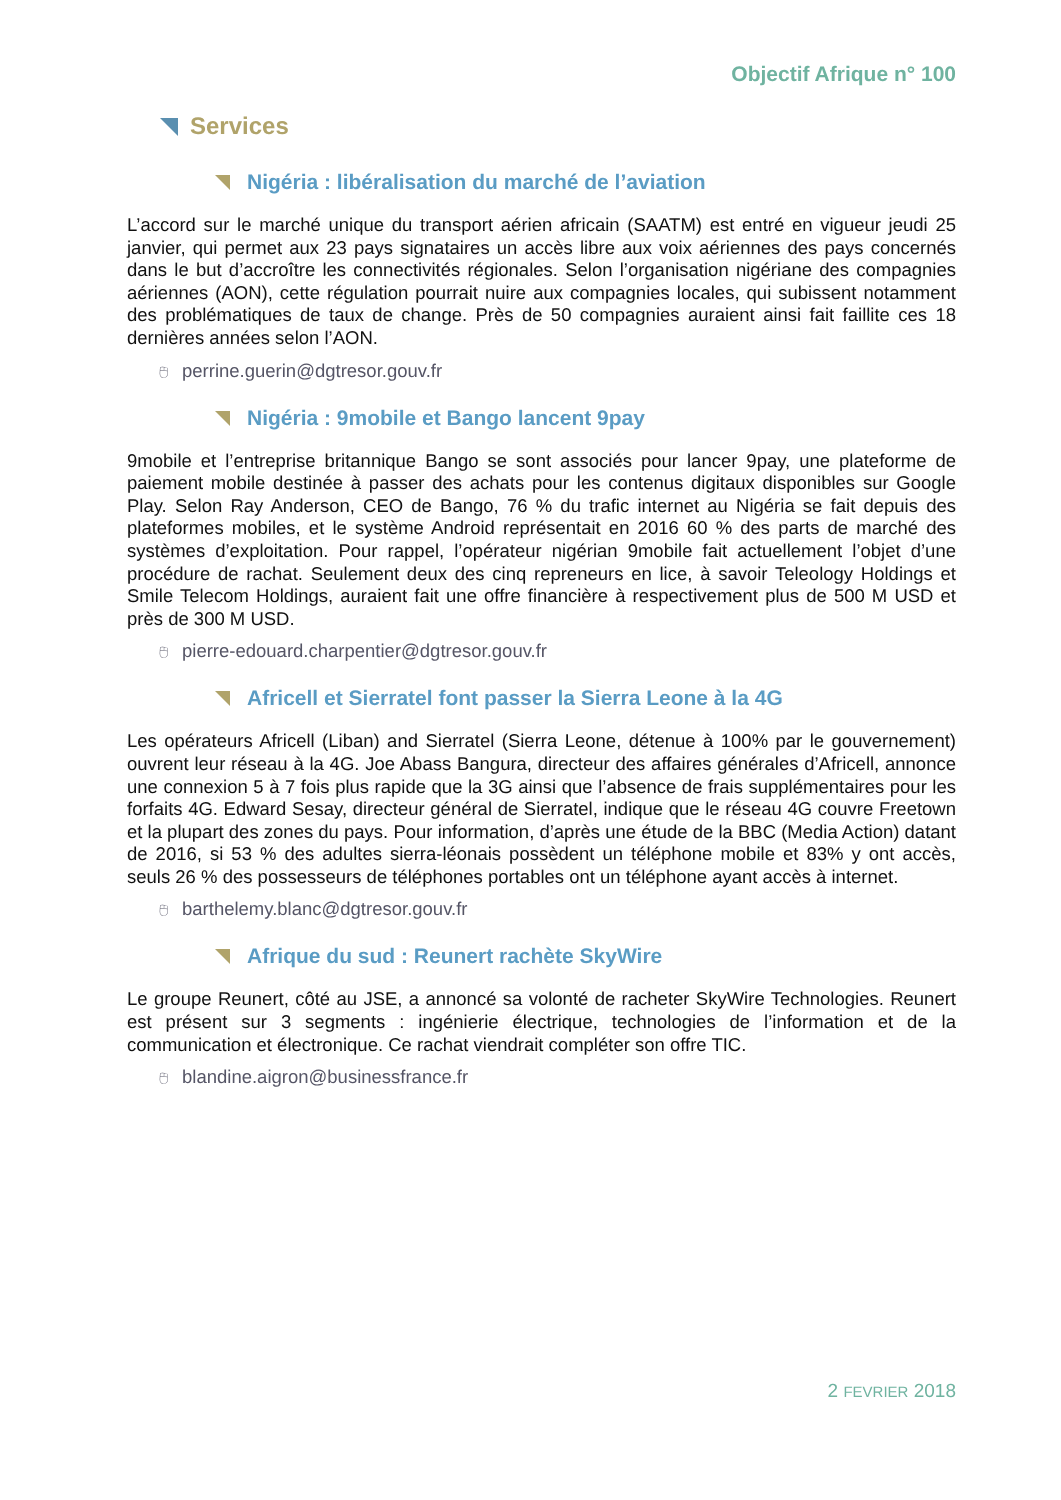Objectif Afrique n° 100
Services
Nigéria : libéralisation du marché de l’aviation
L’accord sur le marché unique du transport aérien africain (SAATM) est entré en vigueur jeudi 25 janvier, qui permet aux 23 pays signataires un accès libre aux voix aériennes des pays concernés dans le but d’accroître les connectivités régionales. Selon l’organisation nigériane des compagnies aériennes (AON), cette régulation pourrait nuire aux compagnies locales, qui subissent notamment des problématiques de taux de change. Près de 50 compagnies auraient ainsi fait faillite ces 18 dernières années selon l’AON.
🖰 perrine.guerin@dgtresor.gouv.fr
Nigéria : 9mobile et Bango lancent 9pay
9mobile et l’entreprise britannique Bango se sont associés pour lancer 9pay, une plateforme de paiement mobile destinée à passer des achats pour les contenus digitaux disponibles sur Google Play. Selon Ray Anderson, CEO de Bango, 76 % du trafic internet au Nigéria se fait depuis des plateformes mobiles, et le système Android représentait en 2016 60 % des parts de marché des systèmes d’exploitation. Pour rappel, l’opérateur nigérian 9mobile fait actuellement l’objet d’une procédure de rachat. Seulement deux des cinq repreneurs en lice, à savoir Teleology Holdings et Smile Telecom Holdings, auraient fait une offre financière à respectivement plus de 500 M USD et près de 300 M USD.
🖰 pierre-edouard.charpentier@dgtresor.gouv.fr
Africell et Sierratel font passer la Sierra Leone à la 4G
Les opérateurs Africell (Liban) and Sierratel (Sierra Leone, détenue à 100% par le gouvernement) ouvrent leur réseau à la 4G. Joe Abass Bangura, directeur des affaires générales d’Africell, annonce une connexion 5 à 7 fois plus rapide que la 3G ainsi que l’absence de frais supplémentaires pour les forfaits 4G. Edward Sesay, directeur général de Sierratel, indique que le réseau 4G couvre Freetown et la plupart des zones du pays. Pour information, d’après une étude de la BBC (Media Action) datant de 2016, si 53 % des adultes sierra-léonais possèdent un téléphone mobile et 83% y ont accès, seuls 26 % des possesseurs de téléphones portables ont un téléphone ayant accès à internet.
🖰 barthelemy.blanc@dgtresor.gouv.fr
Afrique du sud : Reunert rachète SkyWire
Le groupe Reunert, côté au JSE, a annoncé sa volonté de racheter SkyWire Technologies. Reunert est présent sur 3 segments : ingénierie électrique, technologies de l’information et de la communication et électronique. Ce rachat viendrait compléter son offre TIC.
🖰 blandine.aigron@businessfrance.fr
2 FEVRIER 2018